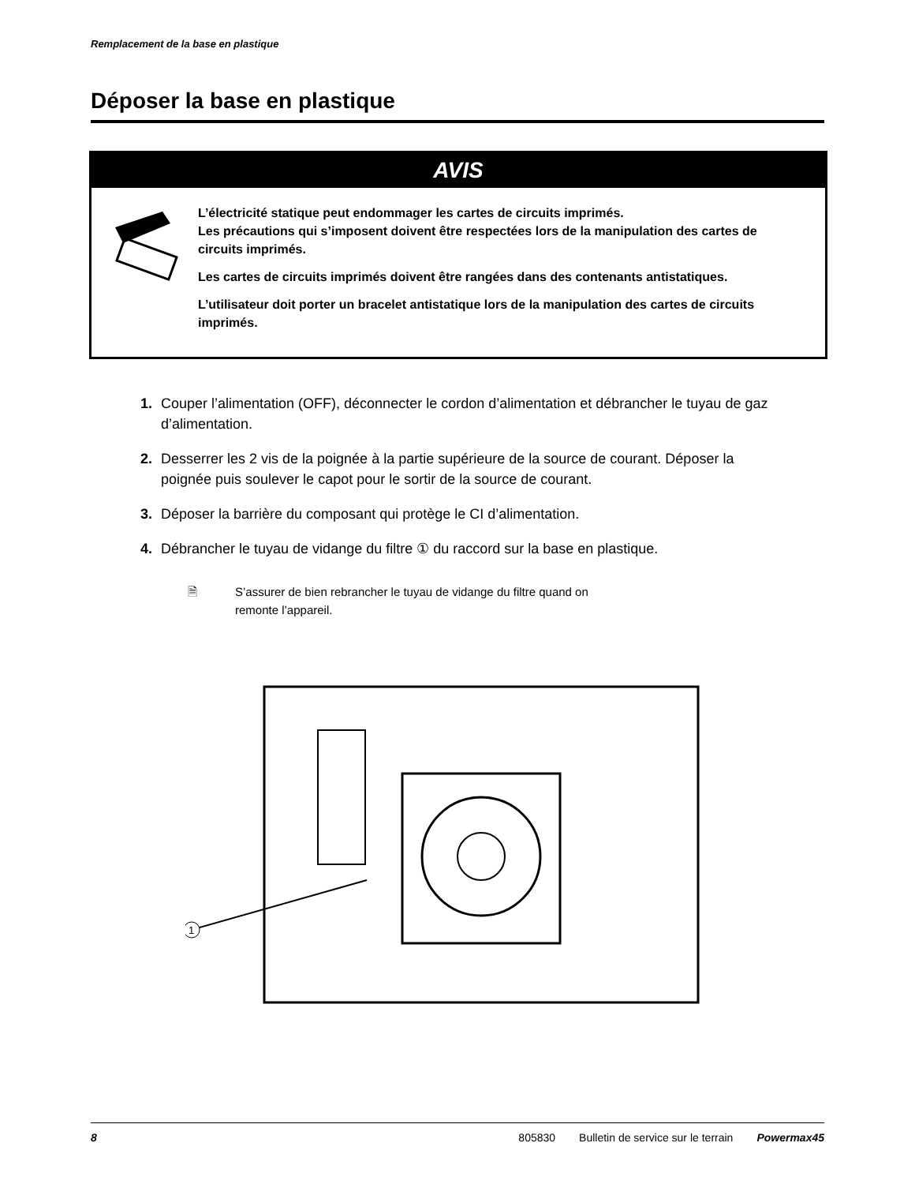Remplacement de la base en plastique
Déposer la base en plastique
AVIS
L’électricité statique peut endommager les cartes de circuits imprimés.
Les précautions qui s’imposent doivent être respectées lors de la manipulation des cartes de circuits imprimés.
Les cartes de circuits imprimés doivent être rangées dans des contenants antistatiques.
L’utilisateur doit porter un bracelet antistatique lors de la manipulation des cartes de circuits imprimés.
1. Couper l’alimentation (OFF), déconnecter le cordon d’alimentation et débrancher le tuyau de gaz d’alimentation.
2. Desserrer les 2 vis de la poignée à la partie supérieure de la source de courant. Déposer la poignée puis soulever le capot pour le sortir de la source de courant.
3. Déposer la barrière du composant qui protège le CI d’alimentation.
4. Débrancher le tuyau de vidange du filtre ① du raccord sur la base en plastique.
🗎 S’assurer de bien rebrancher le tuyau de vidange du filtre quand on
remonte l’appareil.
1
8 805830 Bulletin de service sur le terrain Powermax45